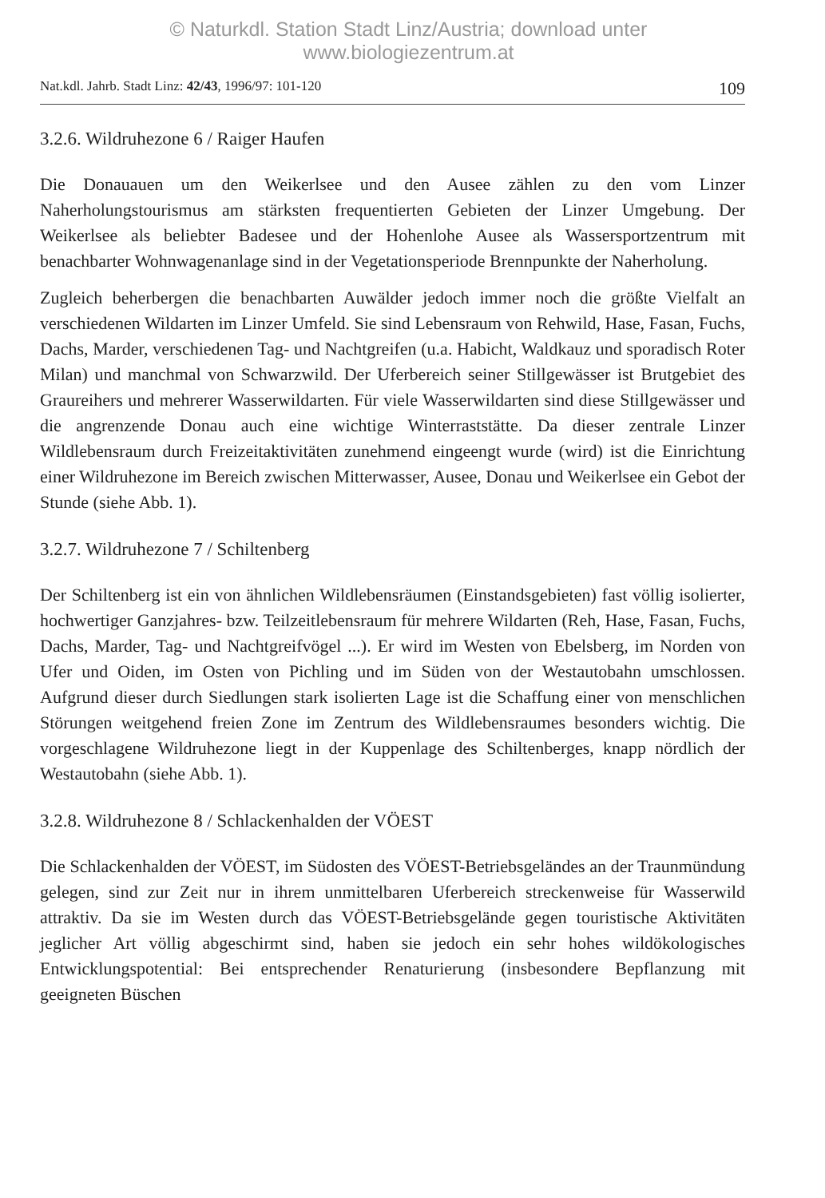© Naturkdl. Station Stadt Linz/Austria; download unter www.biologiezentrum.at
Nat.kdl. Jahrb. Stadt Linz: 42/43, 1996/97: 101-120 109
3.2.6. Wildruhezone 6 / Raiger Haufen
Die Donauauen um den Weikerlsee und den Ausee zählen zu den vom Linzer Naherholungstourismus am stärksten frequentierten Gebieten der Linzer Umgebung. Der Weikerlsee als beliebter Badesee und der Hohenlohe Ausee als Wassersportzentrum mit benachbarter Wohnwagenanlage sind in der Vegetationsperiode Brennpunkte der Naherholung.
Zugleich beherbergen die benachbarten Auwälder jedoch immer noch die größte Vielfalt an verschiedenen Wildarten im Linzer Umfeld. Sie sind Lebensraum von Rehwild, Hase, Fasan, Fuchs, Dachs, Marder, verschiedenen Tag- und Nachtgreifen (u.a. Habicht, Waldkauz und sporadisch Roter Milan) und manchmal von Schwarzwild. Der Uferbereich seiner Stillgewässer ist Brutgebiet des Graureihers und mehrerer Wasserwildarten. Für viele Wasserwildarten sind diese Stillgewässer und die angrenzende Donau auch eine wichtige Winterraststätte. Da dieser zentrale Linzer Wildlebensraum durch Freizeitaktivitäten zunehmend eingeengt wurde (wird) ist die Einrichtung einer Wildruhezone im Bereich zwischen Mitterwasser, Ausee, Donau und Weikerlsee ein Gebot der Stunde (siehe Abb. 1).
3.2.7. Wildruhezone 7 / Schiltenberg
Der Schiltenberg ist ein von ähnlichen Wildlebensräumen (Einstandsgebieten) fast völlig isolierter, hochwertiger Ganzjahres- bzw. Teilzeitlebensraum für mehrere Wildarten (Reh, Hase, Fasan, Fuchs, Dachs, Marder, Tag- und Nachtgreifvögel ...). Er wird im Westen von Ebelsberg, im Norden von Ufer und Oiden, im Osten von Pichling und im Süden von der Westautobahn umschlossen. Aufgrund dieser durch Siedlungen stark isolierten Lage ist die Schaffung einer von menschlichen Störungen weitgehend freien Zone im Zentrum des Wildlebensraumes besonders wichtig. Die vorgeschlagene Wildruhezone liegt in der Kuppenlage des Schiltenberges, knapp nördlich der Westautobahn (siehe Abb. 1).
3.2.8. Wildruhezone 8 / Schlackenhalden der VÖEST
Die Schlackenhalden der VÖEST, im Südosten des VÖEST-Betriebsgeländes an der Traunmündung gelegen, sind zur Zeit nur in ihrem unmittelbaren Uferbereich streckenweise für Wasserwild attraktiv. Da sie im Westen durch das VÖEST-Betriebsgelände gegen touristische Aktivitäten jeglicher Art völlig abgeschirmt sind, haben sie jedoch ein sehr hohes wildökologisches Entwicklungspotential: Bei entsprechender Renaturierung (insbesondere Bepflanzung mit geeigneten Büschen